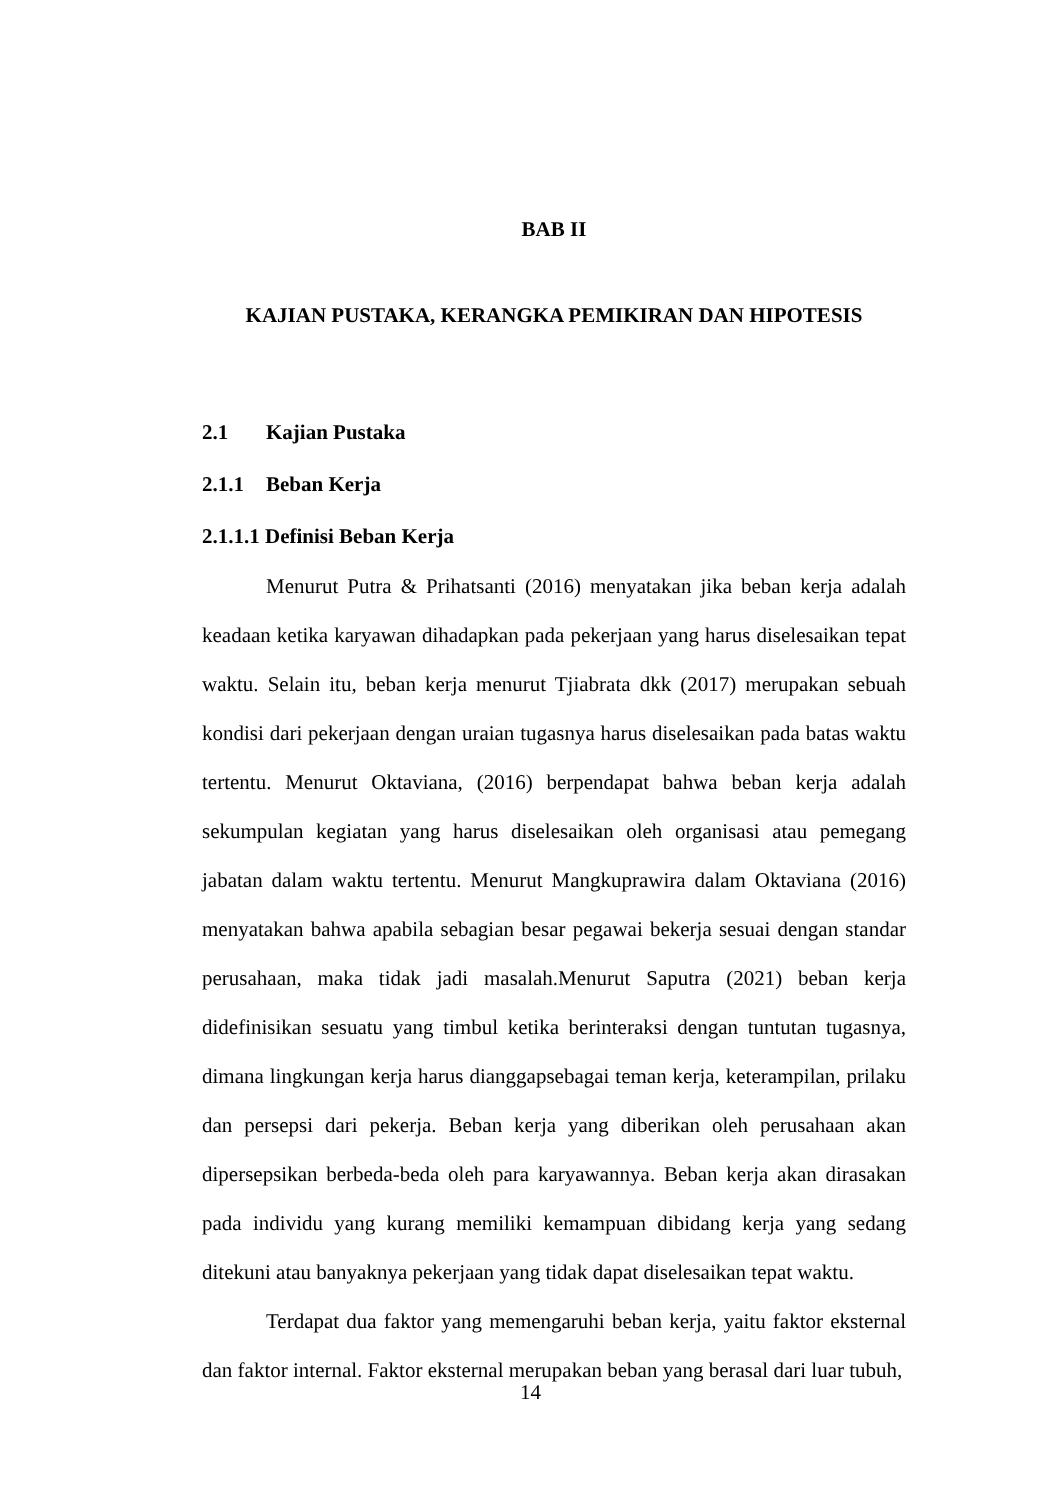BAB II
KAJIAN PUSTAKA, KERANGKA PEMIKIRAN DAN HIPOTESIS
2.1 Kajian Pustaka
2.1.1 Beban Kerja
2.1.1.1 Definisi Beban Kerja
Menurut Putra & Prihatsanti (2016) menyatakan jika beban kerja adalah keadaan ketika karyawan dihadapkan pada pekerjaan yang harus diselesaikan tepat waktu. Selain itu, beban kerja menurut Tjiabrata dkk (2017) merupakan sebuah kondisi dari pekerjaan dengan uraian tugasnya harus diselesaikan pada batas waktu tertentu. Menurut Oktaviana, (2016) berpendapat bahwa beban kerja adalah sekumpulan kegiatan yang harus diselesaikan oleh organisasi atau pemegang jabatan dalam waktu tertentu. Menurut Mangkuprawira dalam Oktaviana (2016) menyatakan bahwa apabila sebagian besar pegawai bekerja sesuai dengan standar perusahaan, maka tidak jadi masalah.Menurut Saputra (2021) beban kerja didefinisikan sesuatu yang timbul ketika berinteraksi dengan tuntutan tugasnya, dimana lingkungan kerja harus dianggapsebagai teman kerja, keterampilan, prilaku dan persepsi dari pekerja. Beban kerja yang diberikan oleh perusahaan akan dipersepsikan berbeda-beda oleh para karyawannya. Beban kerja akan dirasakan pada individu yang kurang memiliki kemampuan dibidang kerja yang sedang ditekuni atau banyaknya pekerjaan yang tidak dapat diselesaikan tepat waktu.
Terdapat dua faktor yang memengaruhi beban kerja, yaitu faktor eksternal dan faktor internal. Faktor eksternal merupakan beban yang berasal dari luar tubuh,
14